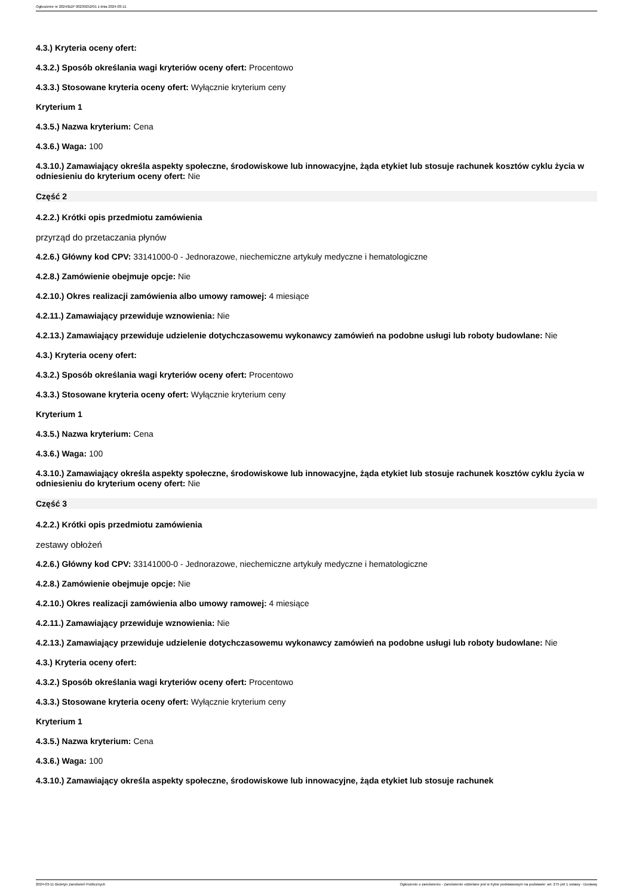Ogłoszenie nr 2024/BZP 00239252/01 z dnia 2024-03-11
4.3.) Kryteria oceny ofert:
4.3.2.) Sposób określania wagi kryteriów oceny ofert: Procentowo
4.3.3.) Stosowane kryteria oceny ofert: Wyłącznie kryterium ceny
Kryterium 1
4.3.5.) Nazwa kryterium: Cena
4.3.6.) Waga: 100
4.3.10.) Zamawiający określa aspekty społeczne, środowiskowe lub innowacyjne, żąda etykiet lub stosuje rachunek kosztów cyklu życia w odniesieniu do kryterium oceny ofert: Nie
Część 2
4.2.2.) Krótki opis przedmiotu zamówienia
przyrząd do przetaczania płynów
4.2.6.) Główny kod CPV: 33141000-0 - Jednorazowe, niechemiczne artykuły medyczne i hematologiczne
4.2.8.) Zamówienie obejmuje opcje: Nie
4.2.10.) Okres realizacji zamówienia albo umowy ramowej: 4 miesiące
4.2.11.) Zamawiający przewiduje wznowienia: Nie
4.2.13.) Zamawiający przewiduje udzielenie dotychczasowemu wykonawcy zamówień na podobne usługi lub roboty budowlane: Nie
4.3.) Kryteria oceny ofert:
4.3.2.) Sposób określania wagi kryteriów oceny ofert: Procentowo
4.3.3.) Stosowane kryteria oceny ofert: Wyłącznie kryterium ceny
Kryterium 1
4.3.5.) Nazwa kryterium: Cena
4.3.6.) Waga: 100
4.3.10.) Zamawiający określa aspekty społeczne, środowiskowe lub innowacyjne, żąda etykiet lub stosuje rachunek kosztów cyklu życia w odniesieniu do kryterium oceny ofert: Nie
Część 3
4.2.2.) Krótki opis przedmiotu zamówienia
zestawy obłożeń
4.2.6.) Główny kod CPV: 33141000-0 - Jednorazowe, niechemiczne artykuły medyczne i hematologiczne
4.2.8.) Zamówienie obejmuje opcje: Nie
4.2.10.) Okres realizacji zamówienia albo umowy ramowej: 4 miesiące
4.2.11.) Zamawiający przewiduje wznowienia: Nie
4.2.13.) Zamawiający przewiduje udzielenie dotychczasowemu wykonawcy zamówień na podobne usługi lub roboty budowlane: Nie
4.3.) Kryteria oceny ofert:
4.3.2.) Sposób określania wagi kryteriów oceny ofert: Procentowo
4.3.3.) Stosowane kryteria oceny ofert: Wyłącznie kryterium ceny
Kryterium 1
4.3.5.) Nazwa kryterium: Cena
4.3.6.) Waga: 100
4.3.10.) Zamawiający określa aspekty społeczne, środowiskowe lub innowacyjne, żąda etykiet lub stosuje rachunek
2024-03-11 Biuletyn Zamówień Publicznych Ogłoszenie o zamówieniu - Zamówienie udzielane jest w trybie podstawowym na podstawie: art. 275 pkt 1 ustawy - Dostawy